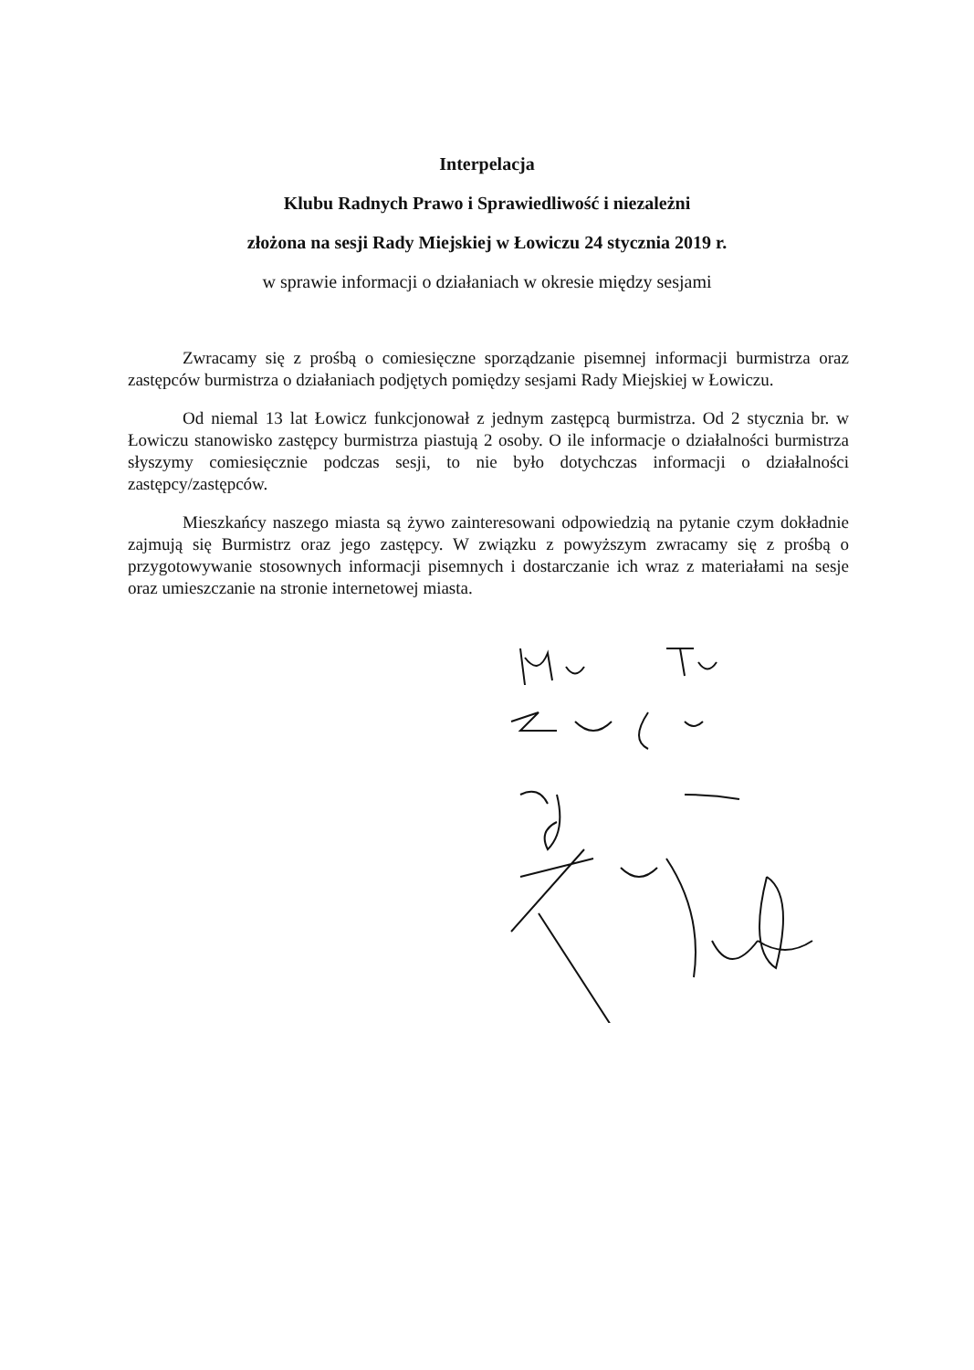Interpelacja
Klubu Radnych Prawo i Sprawiedliwość i niezależni
złożona na sesji Rady Miejskiej w Łowiczu 24 stycznia 2019 r.
w sprawie informacji o działaniach w okresie między sesjami
Zwracamy się z prośbą o comiesięczne sporządzanie pisemnej informacji burmistrza oraz zastępców burmistrza o działaniach podjętych pomiędzy sesjami Rady Miejskiej w Łowiczu.
Od niemal 13 lat Łowicz funkcjonował z jednym zastępcą burmistrza. Od 2 stycznia br. w Łowiczu stanowisko zastępcy burmistrza piastują 2 osoby. O ile informacje o działalności burmistrza słyszymy comiesięcznie podczas sesji, to nie było dotychczas informacji o działalności zastępcy/zastępców.
Mieszkańcy naszego miasta są żywo zainteresowani odpowiedzią na pytanie czym dokładnie zajmują się Burmistrz oraz jego zastępcy. W związku z powyższym zwracamy się z prośbą o przygotowywanie stosownych informacji pisemnych i dostarczanie ich wraz z materiałami na sesje oraz umieszczanie na stronie internetowej miasta.